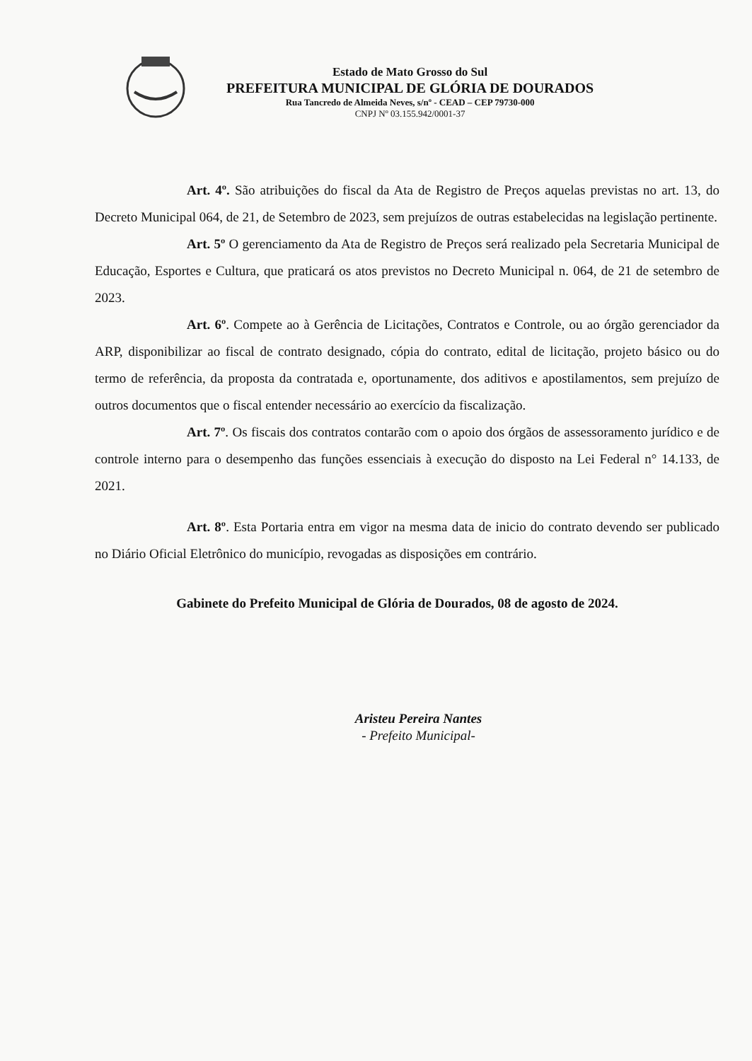Estado de Mato Grosso do Sul
PREFEITURA MUNICIPAL DE GLÓRIA DE DOURADOS
Rua Tancredo de Almeida Neves, s/nº - CEAD – CEP 79730-000
CNPJ Nº 03.155.942/0001-37
Art. 4º. São atribuições do fiscal da Ata de Registro de Preços aquelas previstas no art. 13, do Decreto Municipal 064, de 21, de Setembro de 2023, sem prejuízos de outras estabelecidas na legislação pertinente.
Art. 5º O gerenciamento da Ata de Registro de Preços será realizado pela Secretaria Municipal de Educação, Esportes e Cultura, que praticará os atos previstos no Decreto Municipal n. 064, de 21 de setembro de 2023.
Art. 6º. Compete ao à Gerência de Licitações, Contratos e Controle, ou ao órgão gerenciador da ARP, disponibilizar ao fiscal de contrato designado, cópia do contrato, edital de licitação, projeto básico ou do termo de referência, da proposta da contratada e, oportunamente, dos aditivos e apostilamentos, sem prejuízo de outros documentos que o fiscal entender necessário ao exercício da fiscalização.
Art. 7º. Os fiscais dos contratos contarão com o apoio dos órgãos de assessoramento jurídico e de controle interno para o desempenho das funções essenciais à execução do disposto na Lei Federal n° 14.133, de 2021.
Art. 8º. Esta Portaria entra em vigor na mesma data de inicio do contrato devendo ser publicado no Diário Oficial Eletrônico do município, revogadas as disposições em contrário.
Gabinete do Prefeito Municipal de Glória de Dourados, 08 de agosto de 2024.
Aristeu Pereira Nantes
- Prefeito Municipal-